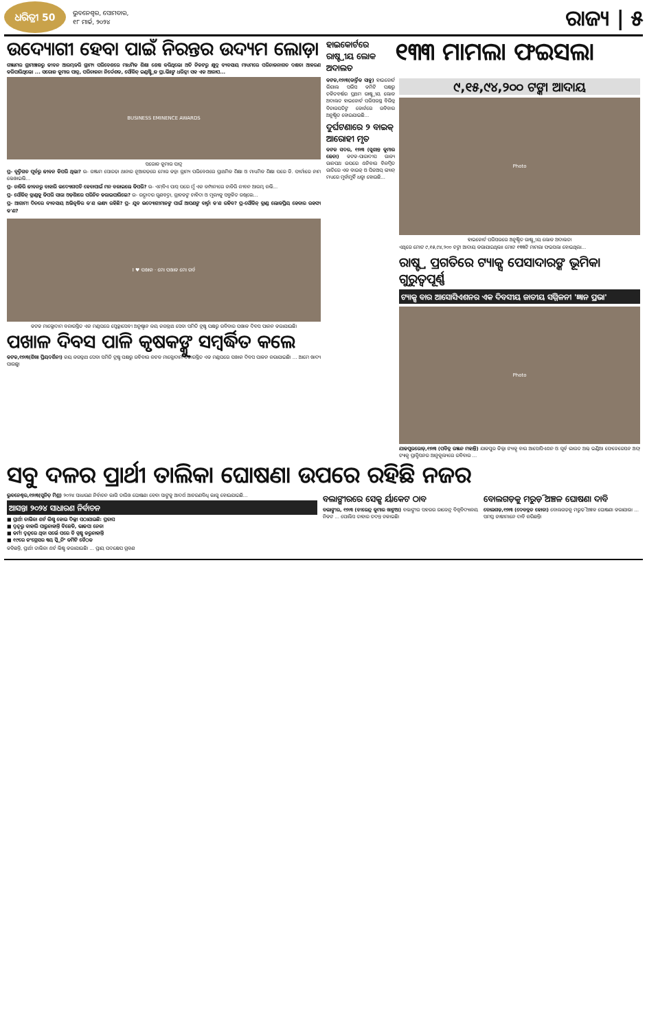ଧରିତ୍ରୀ 50
ଭୁବନେଶ୍ୱର, ସୋମବାର,
୧୮ ମାର୍ଚ୍ଚ, ୨୦୨୪
ରାଜ୍ୟ | ୫
ଉଦ୍ୟୋଗୀ ହେବା ପାଇଁ ନିରନ୍ତର ଉଦ୍ୟମ ଲୋଡ଼ା
ଗଞ୍ଜାମର ଗ୍ରାମାଞ୍ଚଳରୁ ଜୀବନ ଆରମ୍ଭକରି ଗ୍ରାମ୍ୟ ପରିବେଶରେ ମାଧମିକ ଶିକ୍ଷା ଶେଷ କରିଥିଲେ। ଅତି ନିକଟରୁ କ୍ଷୁଦ୍ର ବ୍ୟବସାୟ ମାଧ୍ୟମରେ ପରିଚାଳନାଗତ ଦକ୍ଷତା ଆହରଣ କରିପାରିଥିଲେ। ... ସରୋଜ କୁମାର ପାତ୍ର, ପରିଚାଳନା ନିର୍ଦ୍ଦେଶକ, ସୌକିନ୍ ଇଣ୍ଡଷ୍ଟ୍ରିଜ ପ୍ରା.ଲିଃଙ୍କ ଧରିତ୍ରୀ ସହ ଏକ ଆଳାପ...
BUSINESS EMINENCE AWARDS
ସରୋଜ କୁମାର ପାତ୍ର
ପ୍ର- ବୃତ୍ତିଗତ ପୂର୍ବରୁ ଜୀବନ କିପରି ଥିଲା? ଉ- ଗଞ୍ଜାମ ସୋରଡ଼ା ଥାନାର ନୂଆଗଡ଼ରେ ମୋର ଜନ୍ମ। ଗ୍ରାମ୍ୟ ପରିବେଶରେ ପ୍ରାଥମିକ ଶିକ୍ଷା ଓ ମାଧ୍ୟମିକ ଶିକ୍ଷା ପରେ ଡି. ଫାର୍ମାରେ ନାମ ଲେଖାଇଲି...
ପ୍ର- ଚାକିରି ଜୀବନରୁ ବାହାରି ଉଦ୍ୟୋଗପତି ହେବାପାଇଁ ମନ ବଳାଇଲେ କିପରି? ଉ- ଏମ୍‌ବିଏ ପାସ୍ ପରେ ମୁଁ ଏକ କମ୍ପାନୀରେ ଚାକିରି ଜୀବନ ଆରମ୍ଭ କଲି...
ପ୍ର- ସୌକିନ୍ ବ୍ରାଣ୍ଡକୁ କିପରି ସାରା ଓଡ଼ିଶାରେ ପରିଚିତ କରାଇପାରିଲେ? ଉ- ଉତ୍ପାଦର ଗୁଣବତ୍ତା, ଗ୍ରାହକଙ୍କ ଚାହିଦା ଓ ମୂଲ୍ୟକୁ ସନ୍ତୁଳିତ ରଖିଲେ...
ପ୍ର- ଆଗାମୀ ଦିନରେ ବ୍ୟବସାୟ ଅଭିବୃଦ୍ଧିର କ'ଣ ଲକ୍ଷ୍ୟ ରହିଛି? ପ୍ର- ଯୁବ ଉଦ୍ୟୋଗୀମାନଙ୍କ ପାଇଁ ଆପଣଙ୍କ ବାର୍ତ୍ତା କ'ଣ ରହିବ? ପ୍ର-ସୌକିନ୍ ବ୍ରାଣ୍ଡ ଲୋକପ୍ରିୟ ହେବାର ରହସ୍ୟ କ'ଣ?
I ♥ ପଖାଳ · ମୋ ପଖାଳ ମୋ ଗର୍ବ
କଟକ ମାଳ୍ଗୋଦାମ ବଜାରସ୍ଥିତ ଏକ ମଣ୍ଡପରେ ସ୍ୱେଚ୍ଛାସେବୀ ଅନୁଷ୍ଠାନ ଜୟ ଜଗନ୍ନାଥ ସେବା ସମିତି ଟ୍ରଷ୍ଟ ପକ୍ଷରୁ ରବିବାର ପଖାଳ ଦିବସ ପାଳନ କରାଯାଇଛି।
ପଖାଳ ଦିବସ ପାଳି କୃଷକଙ୍କୁ ସମ୍ବର୍ଦ୍ଧିତ କଲେ
କଟକ,୧୭।୩(ଶିଖା ପ୍ରିୟଦର୍ଶିନୀ) ଜୟ ଜଗନ୍ନାଥ ସେବା ସମିତି ଟ୍ରଷ୍ଟ ପକ୍ଷରୁ ରବିବାର କଟକ ମାଳ୍ଗୋଦାମ ବଜାରସ୍ଥିତ ଏକ ମଣ୍ଡପରେ ପଖାଳ ଦିବସ ପାଳନ କରାଯାଇଛି। ... ଆମେ ଖାଦ୍ୟ ପାଉଛୁ।
ହାଇକୋର୍ଟରେ ରାଷ୍ଟ୍ରୀୟ ଲୋକ ଅଦାଲତ
୧୩୩ ମାମଲା ଫଇସଲା
କଟକ,୧୭।୩(କାର୍ତ୍ତିକ ସାହୁ) ହାଇକୋର୍ଟ ଲିଗାଲ ସର୍ଭିସ କମିଟି ପକ୍ଷରୁ ଚଳିତବର୍ଷର ପ୍ରଥମ ରାଷ୍ଟ୍ରୀୟ ଲୋକ ଅଦାଲତ ହାଇକୋର୍ଟ ପରିସରସ୍ଥ ବିଭିନ୍ନ ବିଚାରପତିଙ୍କ କୋର୍ଟରେ ରବିବାର ଅନୁଷ୍ଠିତ ହୋଇଯାଇଛି...
ଦୁର୍ଘଟଣାରେ ୨ ବାଇକ୍ ଆରୋହୀ ମୃତ
କଟକ ସଦର, ୧୭।୩ (ସୁଶାନ୍ତ କୁମାର ଜେନା) କଟକ-ପାରାଦୀପ ରାଜ୍ୟ ରାଜପଥ ଉପରେ ଶନିବାର ବିଳମ୍ବିତ ରାତିରେ ଏକ ବାଇକ୍ ଓ ପିକଅପ୍ ଭ୍ୟାନ୍ ମଧ୍ୟରେ ମୁହାଁମୁହିଁ ଧକ୍କା ହୋଇଛି...
୯,୧୫,୯୪,୨୦୦ ଟଙ୍କା ଆଦାୟ
Photo
ହାଇକୋର୍ଟ ପରିସରରେ ଅନୁଷ୍ଠିତ ରାଷ୍ଟ୍ରୀୟ ଲୋକ ଅଦାଲତ।
ଏଥିରେ ମୋଟ ୯,୧୫,୯୪,୨୦୦ ଟଙ୍କା ଆଦାୟ କରାଯାଇଥିଲା। ମୋଟ ୧୩୩ଟି ମାମଲା ଫଇସଲା ହୋଇଥିଲା...
ରାଷ୍ଟ୍ର ପ୍ରଗତିରେ ଟ୍ୟାକ୍ସ ପେସାଦାରଙ୍କ ଭୂମିକା ଗୁରୁତ୍ୱପୂର୍ଣ୍ଣ
ଟ୍ୟାକ୍ସ ବାର ଆସୋସିଏଶନର ଏକ ଦିବସୀୟ ଜାତୀୟ ସମ୍ମିଳନୀ 'ଜ୍ଞାନ ପ୍ରଭା'
Photo
ଯାଜପୁରରୋଡ୍,୧୭।୩ (ପବିତ୍ର ରଞ୍ଜନ ମହାନ୍ତି) ଯାଜପୁର ଜିଲ୍ଲା ଟ୍ୟାକ୍ସ ବାର ଆସୋସିଏଶନ ଓ ପୂର୍ବ ଭାରତ ଅଲ୍ ଇଣ୍ଡିଆ ଫେଡେରେସନ ଅଫ୍ ଟ୍ୟାକ୍ସ ପ୍ରାକ୍ଟିସନର ଆନୁକୂଲ୍ୟରେ ରବିବାର ...
ସବୁ ଦଳର ପ୍ରାର୍ଥୀ ତାଲିକା ଘୋଷଣା ଉପରେ ରହିଛି ନଜର
ଭୁବନେଶ୍ୱର,୧୭।୩(ସୁନିତ୍ ମିଶ୍ର) ୨୦୨୪ ସାଧାରଣ ନିର୍ବାଚନ ଲାଗି ତାରିଖ ଘୋଷଣା ହେବା ସାଙ୍ଗକୁ ଆଦର୍ଶ ଆଚରଣବିଧି ଲାଗୁ ହୋଇଯାଇଛି...
ଆସନ୍ତା ୨୦୨୪ ସାଧାରଣ ନିର୍ବାଚନ
■ ପ୍ରାର୍ଥୀ ତାଲିକା ଶର୍ଟ ଲିଷ୍ଟ ହୋଇ ଦିଲ୍ଲୀ ପଠାଯାଇଛି: ପ୍ରତାପ
■ ଦ୍ୱନ୍ଦ୍ୱରୁ ବାହାରି ପାରୁନାହାନ୍ତି ବିଜେଡି, ଭାଜପା ନେତା
■ କର୍ମୀ ଦ୍ୱନ୍ଦ୍ୱରେ ଥିବା ସର୍ଭେ ପରେ ବି ସ୍ପଷ୍ଟ କରୁନାହାନ୍ତି
■ ୧୯ରେ କଂଗ୍ରେସର ୩ୟ ସ୍କ୍ରିନିଂ କମିଟି ବୈଠକ
କହିଛନ୍ତି, ପ୍ରାର୍ଥୀ ତାଲିକା ଶର୍ଟ ଲିଷ୍ଟ କରାଯାଇଛି। ... ପ୍ରାୟ ପଦକ୍ଷେପ ଗ୍ରହଣ
ବଲାଙ୍ଗୀରରେ ସେକ୍ସ ର୍ୟାକେଟ ଠାବ
ବଲାଙ୍ଗୀର, ୧୭।୩ (ବୀରେନ୍ଦ୍ର କୁମାର ଖାଟୁଆ) ବଲାଙ୍ଗୀର ସହରର ରାଜେନ୍ଦ୍ର ବିଶ୍ୱବିଦ୍ୟାଳୟ ନିକଟ ... ପୋଲିସ ତାହାର ତଦନ୍ତ ଚଳାଇଛି।
ବୋଲଗଡ଼କୁ ମରୁଡ଼ି ଅଞ୍ଚଳ ଘୋଷଣା ଦାବି
ବୋଲଗଡ଼,୧୭।୩ (ଦେବବ୍ରତ ହୋତା) ବୋଲଗଡ଼କୁ ମରୁଡ଼ି ଅଞ୍ଚଳ ଘୋଷଣା କରାଯାଉ। ... ସମସ୍ତ ଚାଷୀମାନେ ଦାବି କରିଛନ୍ତି।